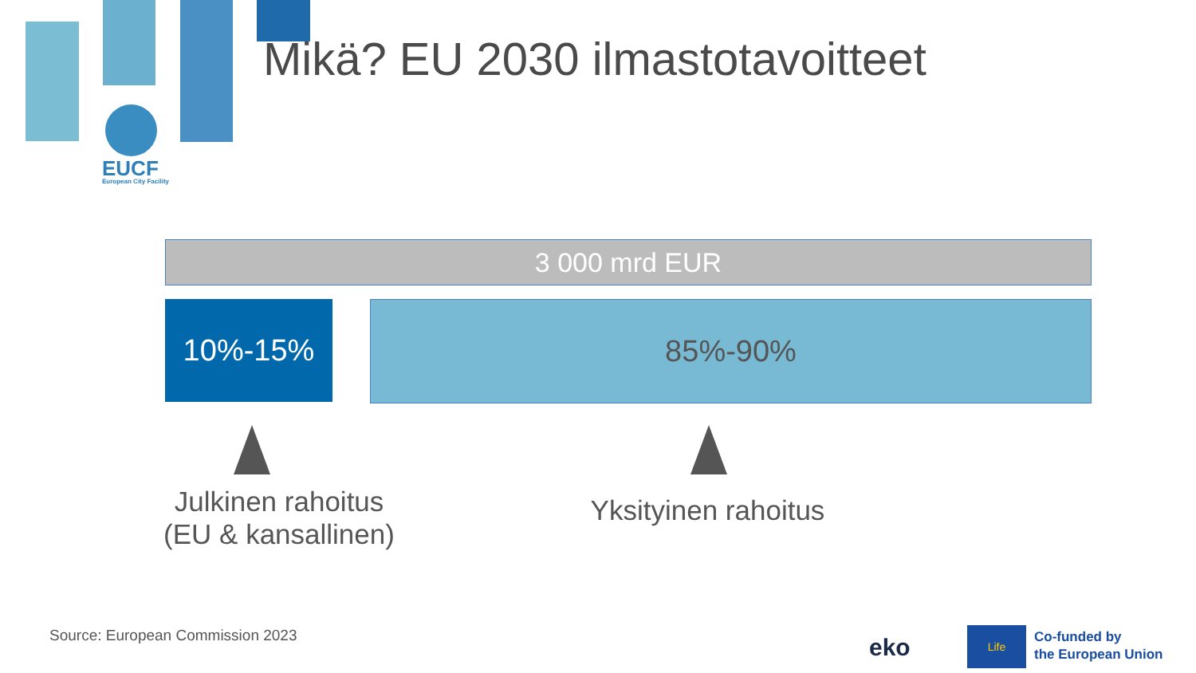Mikä? EU 2030 ilmastotavoitteet
EUCF
European City Facility
3 000 mrd EUR
10%-15% 85%-90%
Julkinen rahoitus
(EU & kansallinen)
Yksityinen rahoitus
Source: European Commission 2023
eko
Life
Co-funded by
the European Union